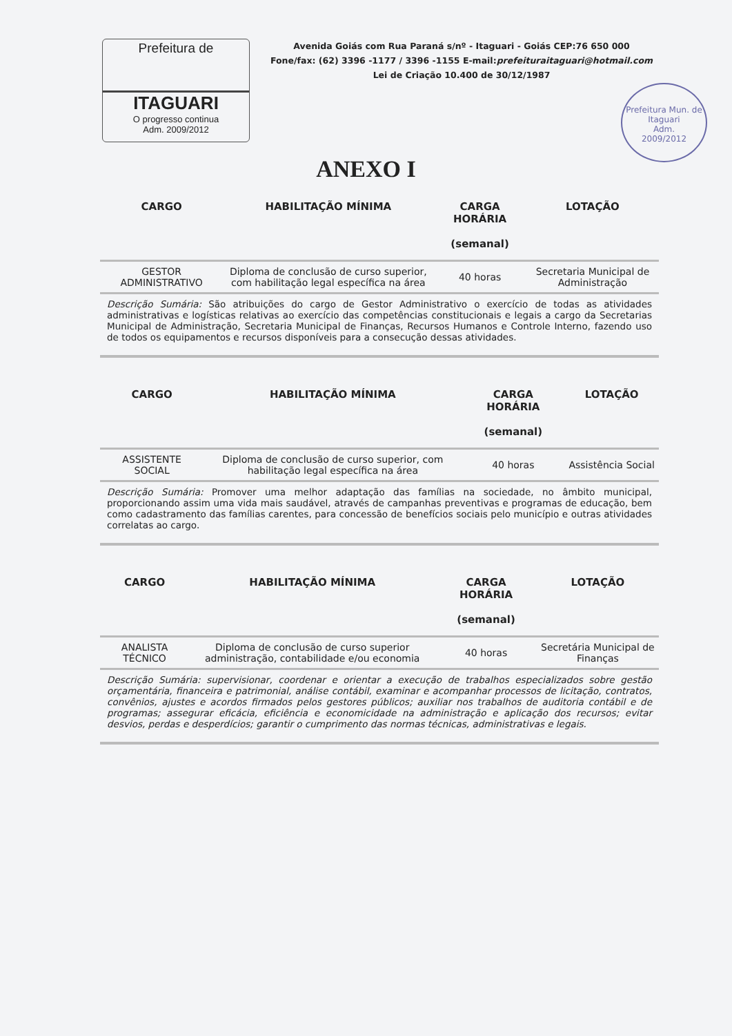Prefeitura de
ITAGUARI
O progresso continua
Adm. 2009/2012
Avenida Goiás com Rua Paraná s/nº - Itaguari - Goiás CEP:76 650 000
Fone/fax: (62) 3396 -1177 / 3396 -1155 E-mail:prefeituraitaguari@hotmail.com
Lei de Criação 10.400 de 30/12/1987
Prefeitura Mun. de Itaguari
Adm.
2009/2012
ANEXO I
| CARGO | HABILITAÇÃO MÍNIMA | CARGA HORÁRIA (semanal) | LOTAÇÃO |
| --- | --- | --- | --- |
| GESTOR ADMINISTRATIVO | Diploma de conclusão de curso superior, com habilitação legal específica na área | 40 horas | Secretaria Municipal de Administração |
| Descrição Sumária: São atribuições do cargo de Gestor Administrativo o exercício de todas as atividades administrativas e logísticas relativas ao exercício das competências constitucionais e legais a cargo da Secretarias Municipal de Administração, Secretaria Municipal de Finanças, Recursos Humanos e Controle Interno, fazendo uso de todos os equipamentos e recursos disponíveis para a consecução dessas atividades. | | | |
| CARGO | HABILITAÇÃO MÍNIMA | CARGA HORÁRIA (semanal) | LOTAÇÃO |
| --- | --- | --- | --- |
| ASSISTENTE SOCIAL | Diploma de conclusão de curso superior, com habilitação legal específica na área | 40 horas | Assistência Social |
| Descrição Sumária: Promover uma melhor adaptação das famílias na sociedade, no âmbito municipal, proporcionando assim uma vida mais saudável, através de campanhas preventivas e programas de educação, bem como cadastramento das famílias carentes, para concessão de benefícios sociais pelo município e outras atividades correlatas ao cargo. | | | |
| CARGO | HABILITAÇÃO MÍNIMA | CARGA HORÁRIA (semanal) | LOTAÇÃO |
| --- | --- | --- | --- |
| ANALISTA TÉCNICO | Diploma de conclusão de curso superior administração, contabilidade e/ou economia | 40 horas | Secretária Municipal de Finanças |
| Descrição Sumária: supervisionar, coordenar e orientar a execução de trabalhos especializados sobre gestão orçamentária, financeira e patrimonial, análise contábil, examinar e acompanhar processos de licitação, contratos, convênios, ajustes e acordos firmados pelos gestores públicos; auxiliar nos trabalhos de auditoria contábil e de programas; assegurar eficácia, eficiência e economicidade na administração e aplicação dos recursos; evitar desvios, perdas e desperdícios; garantir o cumprimento das normas técnicas, administrativas e legais. | | | |
​